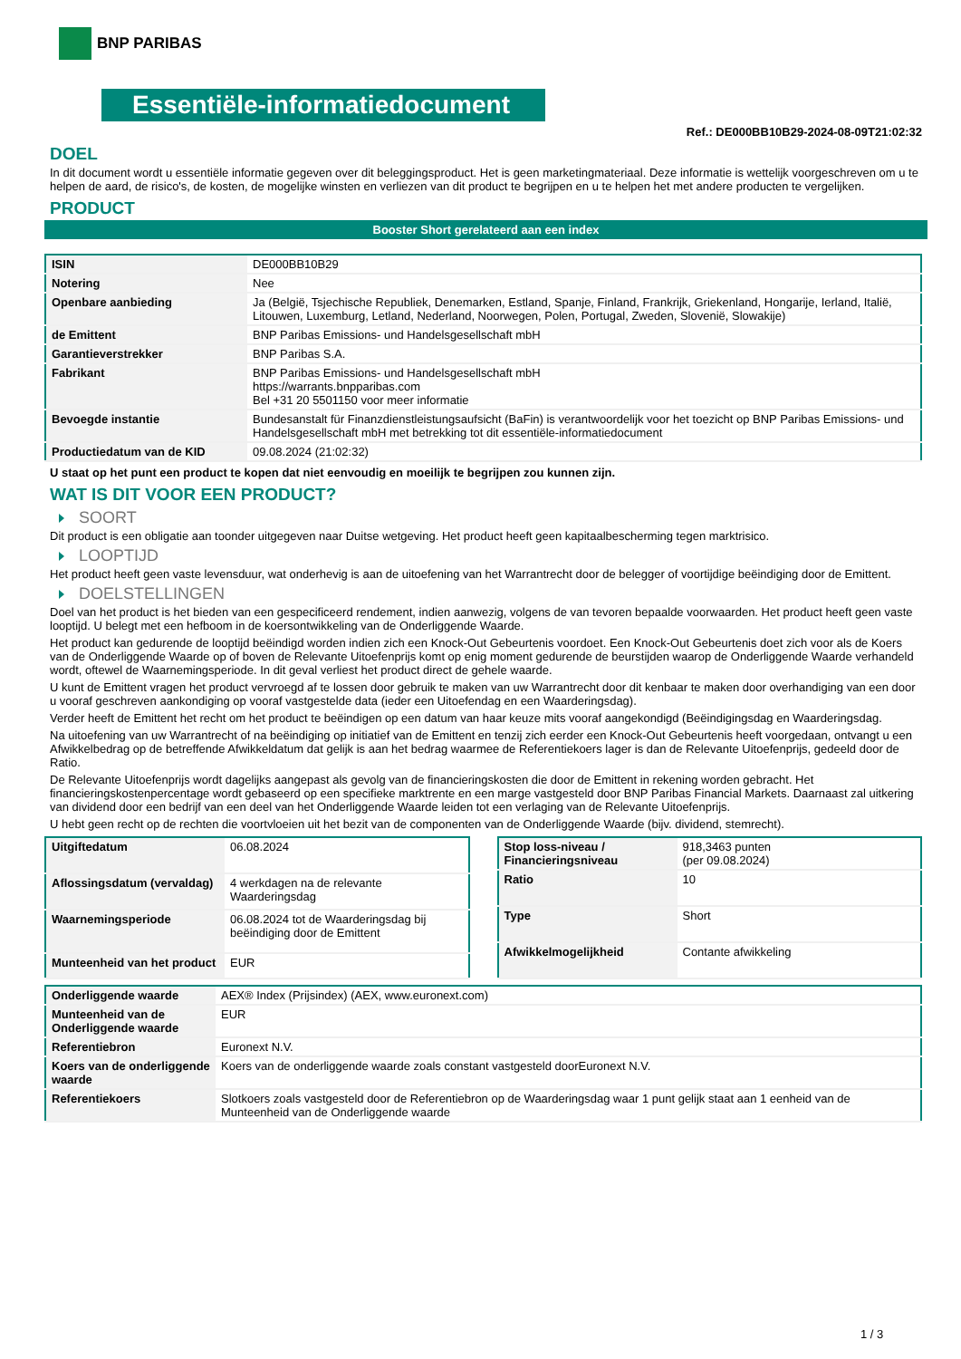BNP PARIBAS
Essentiële-informatiedocument
Ref.: DE000BB10B29-2024-08-09T21:02:32
DOEL
In dit document wordt u essentiële informatie gegeven over dit beleggingsproduct. Het is geen marketingmateriaal. Deze informatie is wettelijk voorgeschreven om u te helpen de aard, de risico's, de kosten, de mogelijke winsten en verliezen van dit product te begrijpen en u te helpen het met andere producten te vergelijken.
PRODUCT
Booster Short gerelateerd aan een index
| ISIN | DE000BB10B29 |
| Notering | Nee |
| Openbare aanbieding | Ja (België, Tsjechische Republiek, Denemarken, Estland, Spanje, Finland, Frankrijk, Griekenland, Hongarije, Ierland, Italië, Litouwen, Luxemburg, Letland, Nederland, Noorwegen, Polen, Portugal, Zweden, Slovenië, Slowakije) |
| de Emittent | BNP Paribas Emissions- und Handelsgesellschaft mbH |
| Garantieverstrekker | BNP Paribas S.A. |
| Fabrikant | BNP Paribas Emissions- und Handelsgesellschaft mbH https://warrants.bnpparibas.com Bel +31 20 5501150 voor meer informatie |
| Bevoegde instantie | Bundesanstalt für Finanzdienstleistungsaufsicht (BaFin) is verantwoordelijk voor het toezicht op BNP Paribas Emissions- und Handelsgesellschaft mbH met betrekking tot dit essentiële-informatiedocument |
| Productiedatum van de KID | 09.08.2024 (21:02:32) |
U staat op het punt een product te kopen dat niet eenvoudig en moeilijk te begrijpen zou kunnen zijn.
WAT IS DIT VOOR EEN PRODUCT?
SOORT
Dit product is een obligatie aan toonder uitgegeven naar Duitse wetgeving. Het product heeft geen kapitaalbescherming tegen marktrisico.
LOOPTIJD
Het product heeft geen vaste levensduur, wat onderhevig is aan de uitoefening van het Warrantrecht door de belegger of voortijdige beëindiging door de Emittent.
DOELSTELLINGEN
Doel van het product is het bieden van een gespecificeerd rendement, indien aanwezig, volgens de van tevoren bepaalde voorwaarden. Het product heeft geen vaste looptijd. U belegt met een hefboom in de koersontwikkeling van de Onderliggende Waarde.
Het product kan gedurende de looptijd beëindigd worden indien zich een Knock-Out Gebeurtenis voordoet. Een Knock-Out Gebeurtenis doet zich voor als de Koers van de Onderliggende Waarde op of boven de Relevante Uitoefenprijs komt op enig moment gedurende de beurstijden waarop de Onderliggende Waarde verhandeld wordt, oftewel de Waarnemingsperiode. In dit geval verliest het product direct de gehele waarde.
U kunt de Emittent vragen het product vervroegd af te lossen door gebruik te maken van uw Warrantrecht door dit kenbaar te maken door overhandiging van een door u vooraf geschreven aankondiging op vooraf vastgestelde data (ieder een Uitoefendag en een Waarderingsdag).
Verder heeft de Emittent het recht om het product te beëindigen op een datum van haar keuze mits vooraf aangekondigd (Beëindigingsdag en Waarderingsdag.
Na uitoefening van uw Warrantrecht of na beëindiging op initiatief van de Emittent en tenzij zich eerder een Knock-Out Gebeurtenis heeft voorgedaan, ontvangt u een Afwikkelbedrag op de betreffende Afwikkeldatum dat gelijk is aan het bedrag waarmee de Referentiekoers lager is dan de Relevante Uitoefenprijs, gedeeld door de Ratio.
De Relevante Uitoefenprijs wordt dagelijks aangepast als gevolg van de financieringskosten die door de Emittent in rekening worden gebracht. Het financieringskostenpercentage wordt gebaseerd op een specifieke marktrente en een marge vastgesteld door BNP Paribas Financial Markets. Daarnaast zal uitkering van dividend door een bedrijf van een deel van het Onderliggende Waarde leiden tot een verlaging van de Relevante Uitoefenprijs.
U hebt geen recht op de rechten die voortvloeien uit het bezit van de componenten van de Onderliggende Waarde (bijv. dividend, stemrecht).
| Uitgiftedatum | 06.08.2024 |
| Aflossingsdatum (vervaldag) | 4 werkdagen na de relevante Waarderingsdag |
| Waarnemingsperiode | 06.08.2024 tot de Waarderingsdag bij beëindiging door de Emittent |
| Munteenheid van het product | EUR |
| Stop loss-niveau / Financieringsniveau | 918,3463 punten (per 09.08.2024) |
| Ratio | 10 |
| Type | Short |
| Afwikkelmogelijkheid | Contante afwikkeling |
| Onderliggende waarde | AEX® Index (Prijsindex) (AEX, www.euronext.com) |
| Munteenheid van de Onderliggende waarde | EUR |
| Referentiebron | Euronext N.V. |
| Koers van de onderliggende waarde | Koers van de onderliggende waarde zoals constant vastgesteld doorEuronext N.V. |
| Referentiekoers | Slotkoers zoals vastgesteld door de Referentiebron op de Waarderingsdag waar 1 punt gelijk staat aan 1 eenheid van de Munteenheid van de Onderliggende waarde |
1 / 3